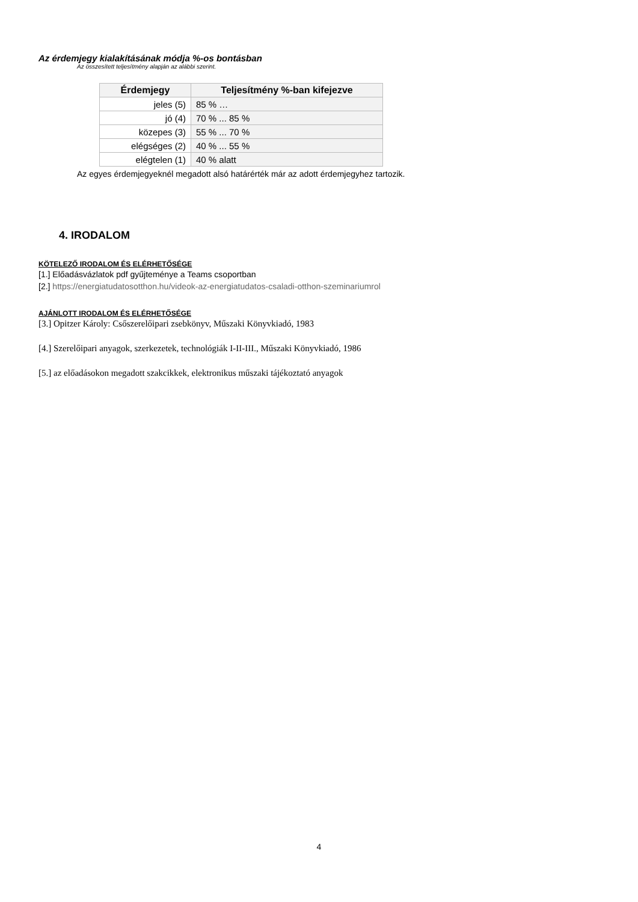Az érdemjegy kialakításának módja %-os bontásban
Az összesített teljesítmény alapján az alábbi szerint.
| Érdemjegy | Teljesítmény %-ban kifejezve |
| --- | --- |
| jeles (5) | 85 % … |
| jó (4) | 70 % ... 85 % |
| közepes (3) | 55 % ... 70 % |
| elégséges (2) | 40 % ... 55 % |
| elégtelen (1) | 40 % alatt |
Az egyes érdemjegyeknél megadott alsó határérték már az adott érdemjegyhez tartozik.
4. IRODALOM
KÖTELEZŐ IRODALOM ÉS ELÉRHETŐSÉGE
[1.] Előadásvázlatok pdf gyűjteménye a Teams csoportban
[2.] https://energiatudatosotthon.hu/videok-az-energiatudatos-csaladi-otthon-szeminariumrol
AJÁNLOTT IRODALOM ÉS ELÉRHETŐSÉGE
[3.] Opitzer Károly: Csőszerelőipari zsebkönyv, Műszaki Könyvkiadó, 1983
[4.] Szerelőipari anyagok, szerkezetek, technológiák I-II-III., Műszaki Könyvkiadó, 1986
[5.] az előadásokon megadott szakcikkek, elektronikus műszaki tájékoztató anyagok
4